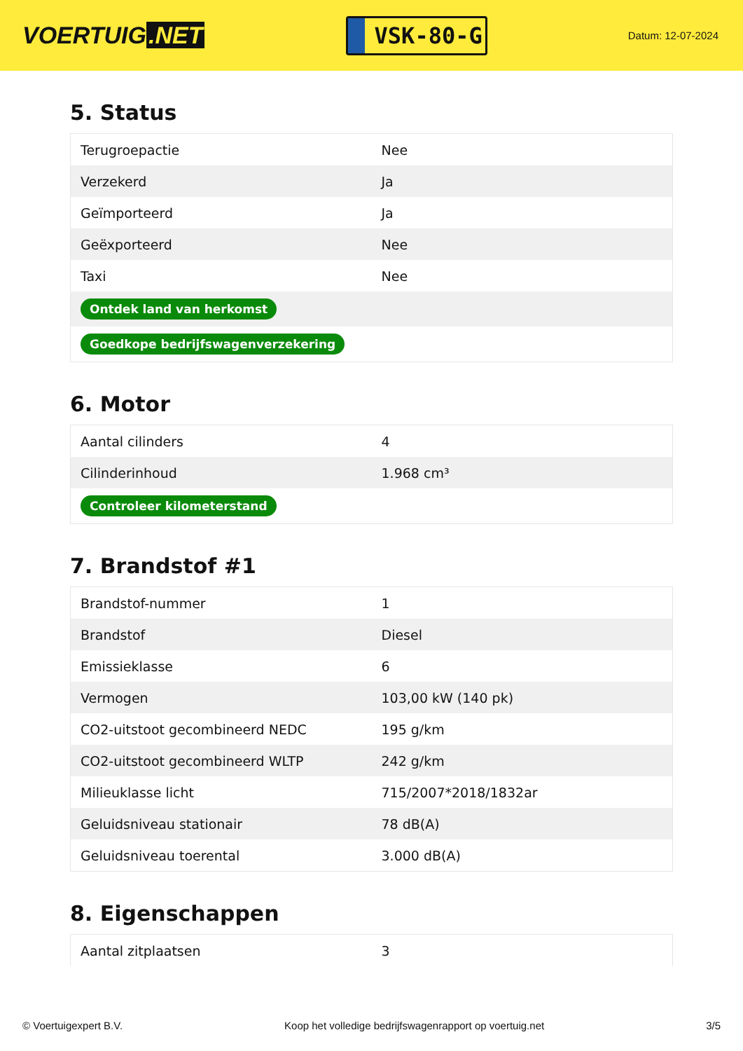VOERTUIG.NET
VSK-80-G
Datum: 12-07-2024
5. Status
| Terugroepactie | Nee |
| Verzekerd | Ja |
| Geïmporteerd | Ja |
| Geëxporteerd | Nee |
| Taxi | Nee |
| Ontdek land van herkomst | |
| Goedkope bedrijfswagenverzekering | |
6. Motor
| Aantal cilinders | 4 |
| Cilinderinhoud | 1.968 cm³ |
| Controleer kilometerstand | |
7. Brandstof #1
| Brandstof-nummer | 1 |
| Brandstof | Diesel |
| Emissieklasse | 6 |
| Vermogen | 103,00 kW (140 pk) |
| CO2-uitstoot gecombineerd NEDC | 195 g/km |
| CO2-uitstoot gecombineerd WLTP | 242 g/km |
| Milieuklasse licht | 715/2007*2018/1832ar |
| Geluidsniveau stationair | 78 dB(A) |
| Geluidsniveau toerental | 3.000 dB(A) |
8. Eigenschappen
| Aantal zitplaatsen | 3 |
© Voertuigexpert B.V. Koop het volledige bedrijfswagenrapport op voertuig.net 3/5